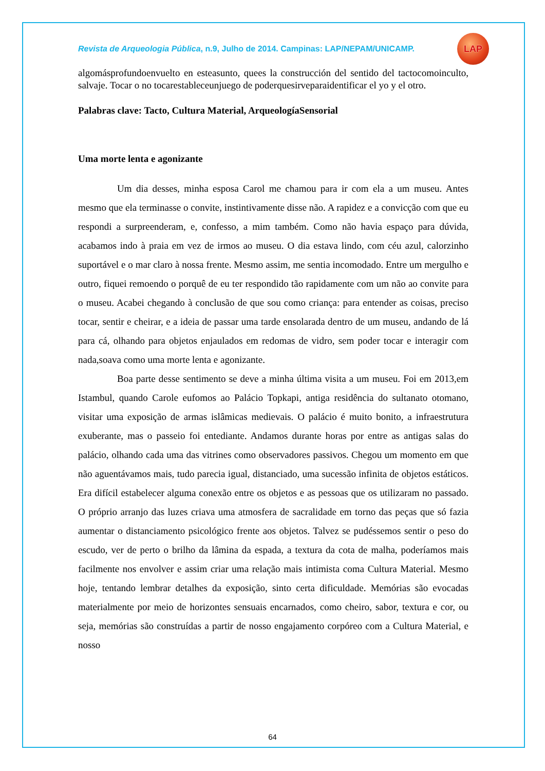Revista de Arqueologia Pública, n.9, Julho de 2014. Campinas: LAP/NEPAM/UNICAMP.
LAP
algomásprofundoenvuelto en esteasunto, quees la construcción del sentido del tactocomoinculto, salvaje. Tocar o no tocarestableceunjuego de poderquesirveparaidentificar el yo y el otro.
Palabras clave: Tacto, Cultura Material, ArqueologíaSensorial
Uma morte lenta e agonizante
Um dia desses, minha esposa Carol me chamou para ir com ela a um museu. Antes mesmo que ela terminasse o convite, instintivamente disse não. A rapidez e a convicção com que eu respondi a surpreenderam, e, confesso, a mim também. Como não havia espaço para dúvida, acabamos indo à praia em vez de irmos ao museu. O dia estava lindo, com céu azul, calorzinho suportável e o mar claro à nossa frente. Mesmo assim, me sentia incomodado. Entre um mergulho e outro, fiquei remoendo o porquê de eu ter respondido tão rapidamente com um não ao convite para o museu. Acabei chegando à conclusão de que sou como criança: para entender as coisas, preciso tocar, sentir e cheirar, e a ideia de passar uma tarde ensolarada dentro de um museu, andando de lá para cá, olhando para objetos enjaulados em redomas de vidro, sem poder tocar e interagir com nada,soava como uma morte lenta e agonizante.
Boa parte desse sentimento se deve a minha última visita a um museu. Foi em 2013,em Istambul, quando Carole eufomos ao Palácio Topkapi, antiga residência do sultanato otomano, visitar uma exposição de armas islâmicas medievais. O palácio é muito bonito, a infraestrutura exuberante, mas o passeio foi entediante. Andamos durante horas por entre as antigas salas do palácio, olhando cada uma das vitrines como observadores passivos. Chegou um momento em que não aguentávamos mais, tudo parecia igual, distanciado, uma sucessão infinita de objetos estáticos. Era difícil estabelecer alguma conexão entre os objetos e as pessoas que os utilizaram no passado. O próprio arranjo das luzes criava uma atmosfera de sacralidade em torno das peças que só fazia aumentar o distanciamento psicológico frente aos objetos. Talvez se pudéssemos sentir o peso do escudo, ver de perto o brilho da lâmina da espada, a textura da cota de malha, poderíamos mais facilmente nos envolver e assim criar uma relação mais intimista coma Cultura Material. Mesmo hoje, tentando lembrar detalhes da exposição, sinto certa dificuldade. Memórias são evocadas materialmente por meio de horizontes sensuais encarnados, como cheiro, sabor, textura e cor, ou seja, memórias são construídas a partir de nosso engajamento corpóreo com a Cultura Material, e nosso
64